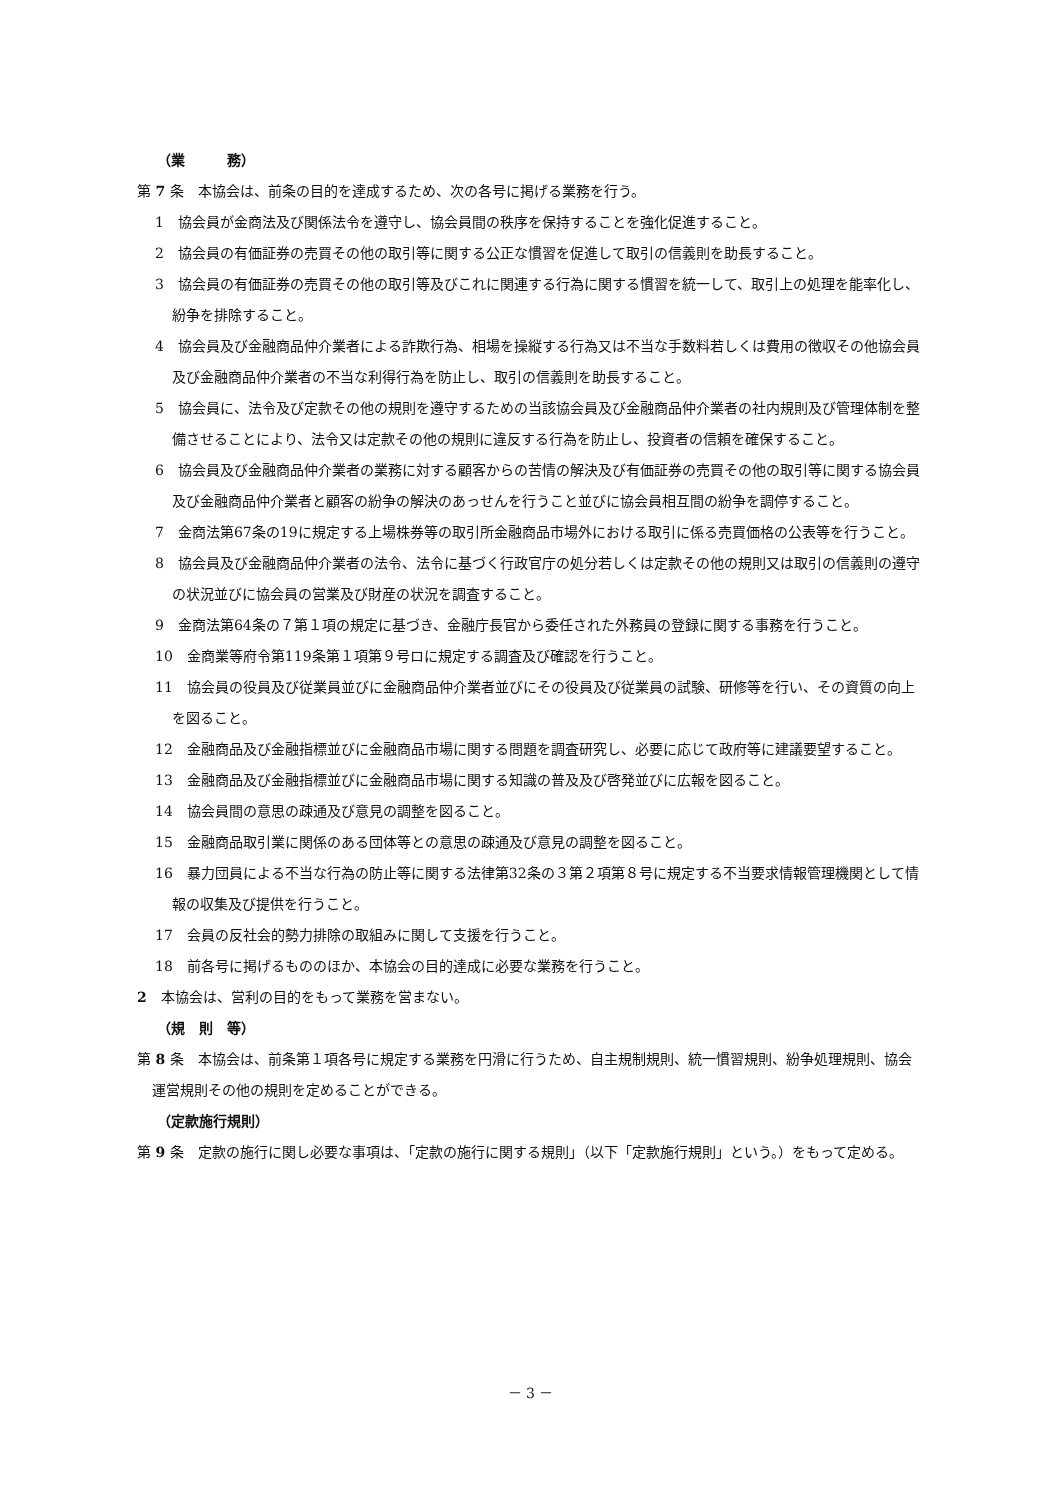（業　　　務）
第 7 条　本協会は、前条の目的を達成するため、次の各号に掲げる業務を行う。
1　協会員が金商法及び関係法令を遵守し、協会員間の秩序を保持することを強化促進すること。
2　協会員の有価証券の売買その他の取引等に関する公正な慣習を促進して取引の信義則を助長すること。
3　協会員の有価証券の売買その他の取引等及びこれに関連する行為に関する慣習を統一して、取引上の処理を能率化し、紛争を排除すること。
4　協会員及び金融商品仲介業者による詐欺行為、相場を操縦する行為又は不当な手数料若しくは費用の徴収その他協会員及び金融商品仲介業者の不当な利得行為を防止し、取引の信義則を助長すること。
5　協会員に、法令及び定款その他の規則を遵守するための当該協会員及び金融商品仲介業者の社内規則及び管理体制を整備させることにより、法令又は定款その他の規則に違反する行為を防止し、投資者の信頼を確保すること。
6　協会員及び金融商品仲介業者の業務に対する顧客からの苦情の解決及び有価証券の売買その他の取引等に関する協会員及び金融商品仲介業者と顧客の紛争の解決のあっせんを行うこと並びに協会員相互間の紛争を調停すること。
7　金商法第67条の19に規定する上場株券等の取引所金融商品市場外における取引に係る売買価格の公表等を行うこと。
8　協会員及び金融商品仲介業者の法令、法令に基づく行政官庁の処分若しくは定款その他の規則又は取引の信義則の遵守の状況並びに協会員の営業及び財産の状況を調査すること。
9　金商法第64条の７第１項の規定に基づき、金融庁長官から委任された外務員の登録に関する事務を行うこと。
10　金商業等府令第119条第１項第９号ロに規定する調査及び確認を行うこと。
11　協会員の役員及び従業員並びに金融商品仲介業者並びにその役員及び従業員の試験、研修等を行い、その資質の向上を図ること。
12　金融商品及び金融指標並びに金融商品市場に関する問題を調査研究し、必要に応じて政府等に建議要望すること。
13　金融商品及び金融指標並びに金融商品市場に関する知識の普及及び啓発並びに広報を図ること。
14　協会員間の意思の疎通及び意見の調整を図ること。
15　金融商品取引業に関係のある団体等との意思の疎通及び意見の調整を図ること。
16　暴力団員による不当な行為の防止等に関する法律第32条の３第２項第８号に規定する不当要求情報管理機関として情報の収集及び提供を行うこと。
17　会員の反社会的勢力排除の取組みに関して支援を行うこと。
18　前各号に掲げるもののほか、本協会の目的達成に必要な業務を行うこと。
2　本協会は、営利の目的をもって業務を営まない。
（規　則　等）
第 8 条　本協会は、前条第１項各号に規定する業務を円滑に行うため、自主規制規則、統一慣習規則、紛争処理規則、協会運営規則その他の規則を定めることができる。
（定款施行規則）
第 9 条　定款の施行に関し必要な事項は、「定款の施行に関する規則」（以下「定款施行規則」という。）をもって定める。
－ 3 －